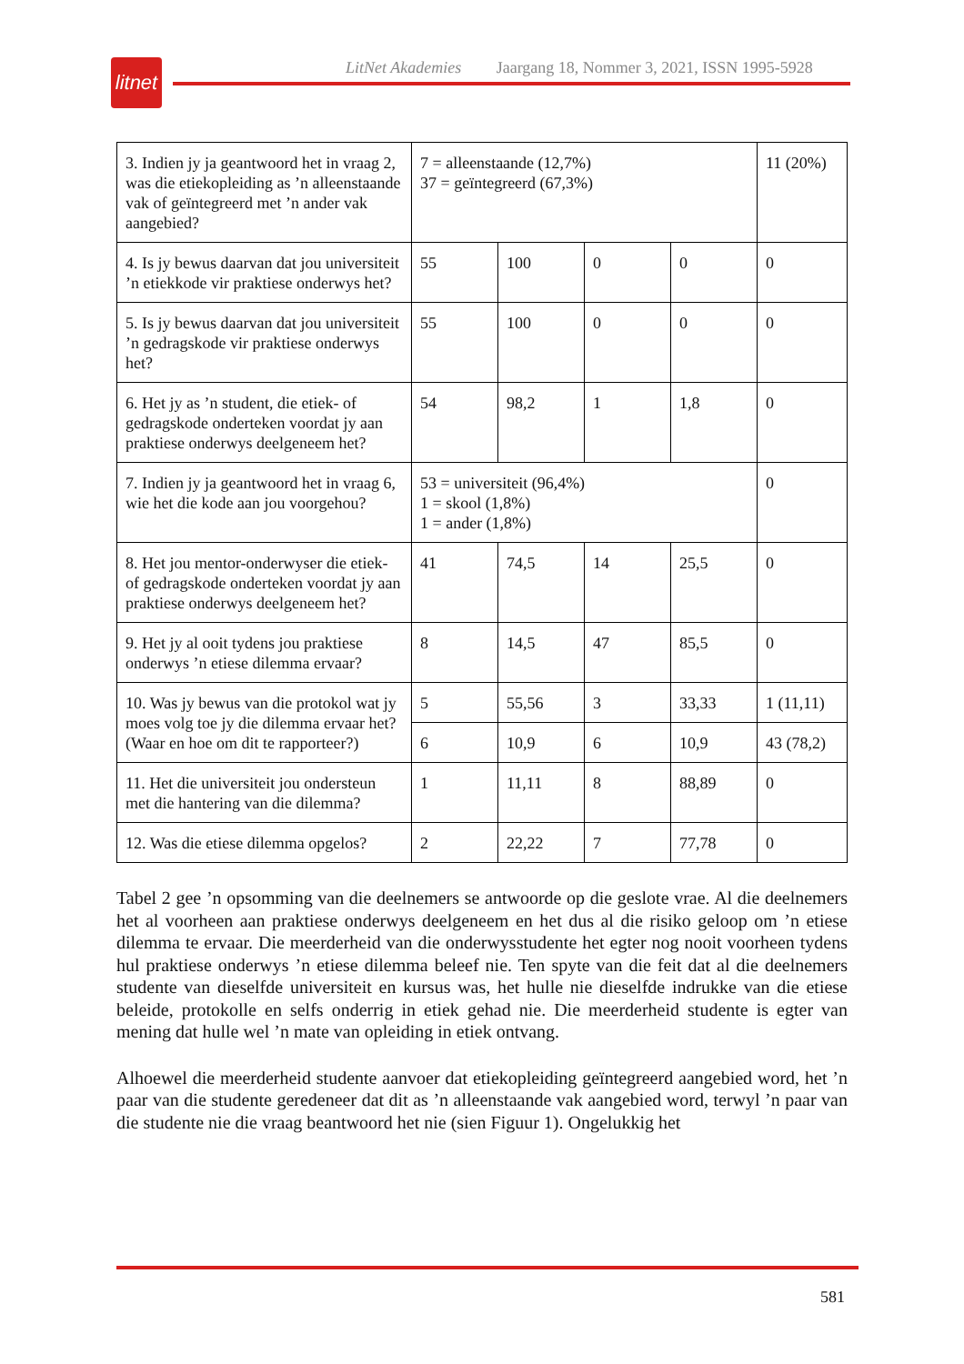litnet
LitNet Akademies Jaargang 18, Nommer 3, 2021, ISSN 1995-5928
| 3. Indien jy ja geantwoord het in vraag 2, was die etiekopleiding as ’n alleenstaande vak of geïntegreerd met ’n ander vak aangebied? | 7 = alleenstaande (12,7%) 37 = geïntegreerd (67,3%) | | | | 11 (20%) |
| 4. Is jy bewus daarvan dat jou universiteit ’n etiekkode vir praktiese onderwys het? | 55 | 100 | 0 | 0 | 0 |
| 5. Is jy bewus daarvan dat jou universiteit ’n gedragskode vir praktiese onderwys het? | 55 | 100 | 0 | 0 | 0 |
| 6. Het jy as ’n student, die etiek- of gedragskode onderteken voordat jy aan praktiese onderwys deelgeneem het? | 54 | 98,2 | 1 | 1,8 | 0 |
| 7. Indien jy ja geantwoord het in vraag 6, wie het die kode aan jou voorgehou? | 53 = universiteit (96,4%) 1 = skool (1,8%) 1 = ander (1,8%) | | | | 0 |
| 8. Het jou mentor-onderwyser die etiek- of gedragskode onderteken voordat jy aan praktiese onderwys deelgeneem het? | 41 | 74,5 | 14 | 25,5 | 0 |
| 9. Het jy al ooit tydens jou praktiese onderwys ’n etiese dilemma ervaar? | 8 | 14,5 | 47 | 85,5 | 0 |
| 10. Was jy bewus van die protokol wat jy moes volg toe jy die dilemma ervaar het? (Waar en hoe om dit te rapporteer?) | 5 | 55,56 | 3 | 33,33 | 1 (11,11) |
| | 6 | 10,9 | 6 | 10,9 | 43 (78,2) |
| 11. Het die universiteit jou ondersteun met die hantering van die dilemma? | 1 | 11,11 | 8 | 88,89 | 0 |
| 12. Was die etiese dilemma opgelos? | 2 | 22,22 | 7 | 77,78 | 0 |
Tabel 2 gee ’n opsomming van die deelnemers se antwoorde op die geslote vrae. Al die deel­nemers het al voorheen aan praktiese onderwys deelgeneem en het dus al die risiko geloop om ’n etiese dilemma te ervaar. Die meerderheid van die onderwysstudente het egter nog nooit voorheen tydens hul praktiese onderwys ’n etiese dilemma beleef nie. Ten spyte van die feit dat al die deelnemers studente van dieselfde universiteit en kursus was, het hulle nie dieselfde indrukke van die etiese beleide, protokolle en selfs onderrig in etiek gehad nie. Die meerderheid studente is egter van mening dat hulle wel ’n mate van opleiding in etiek ontvang.
Alhoewel die meerderheid studente aanvoer dat etiekopleiding geïntegreerd aangebied word, het ’n paar van die studente geredeneer dat dit as ’n alleenstaande vak aangebied word, terwyl ’n paar van die studente nie die vraag beantwoord het nie (sien Figuur 1). Ongelukkig het
581